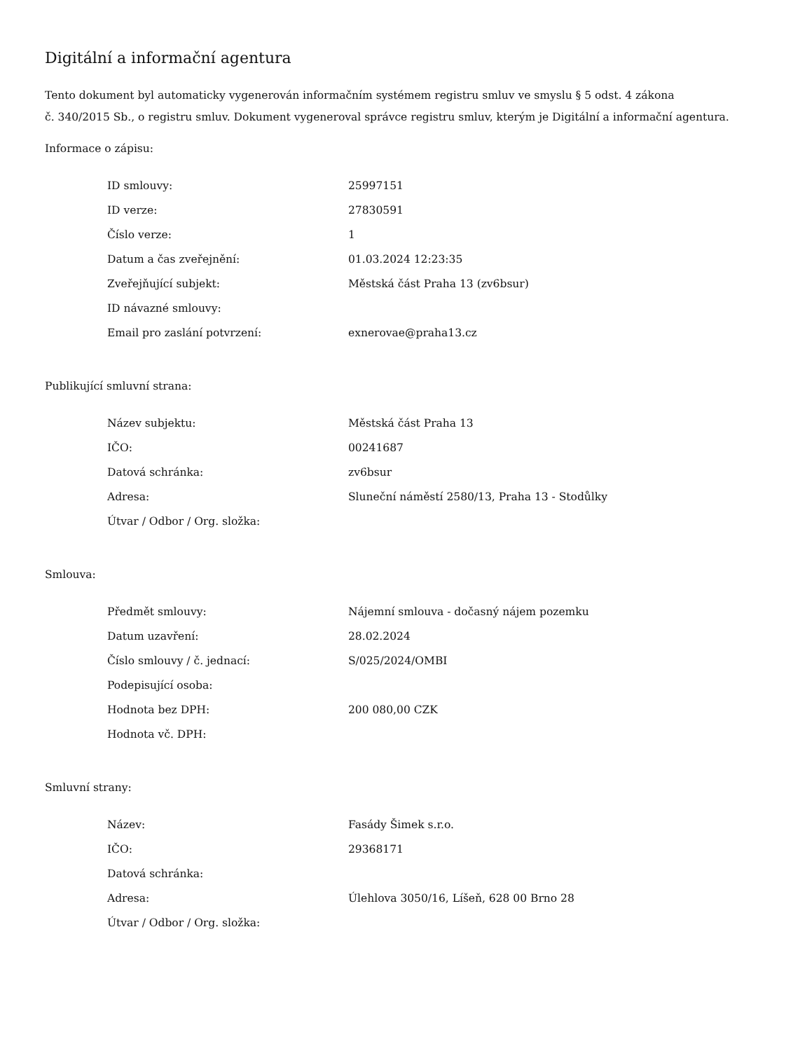Digitální a informační agentura
Tento dokument byl automaticky vygenerován informačním systémem registru smluv ve smyslu § 5 odst. 4 zákona
č. 340/2015 Sb., o registru smluv. Dokument vygeneroval správce registru smluv, kterým je Digitální a informační agentura.
Informace o zápisu:
| ID smlouvy: | 25997151 |
| ID verze: | 27830591 |
| Číslo verze: | 1 |
| Datum a čas zveřejnění: | 01.03.2024 12:23:35 |
| Zveřejňující subjekt: | Městská část Praha 13 (zv6bsur) |
| ID návazné smlouvy: | |
| Email pro zaslání potvrzení: | exnerovae@praha13.cz |
Publikující smluvní strana:
| Název subjektu: | Městská část Praha 13 |
| IČO: | 00241687 |
| Datová schránka: | zv6bsur |
| Adresa: | Sluneční náměstí 2580/13, Praha 13 - Stodůlky |
| Útvar / Odbor / Org. složka: | |
Smlouva:
| Předmět smlouvy: | Nájemní smlouva - dočasný nájem pozemku |
| Datum uzavření: | 28.02.2024 |
| Číslo smlouvy / č. jednací: | S/025/2024/OMBI |
| Podepisující osoba: | |
| Hodnota bez DPH: | 200 080,00 CZK |
| Hodnota vč. DPH: | |
Smluvní strany:
| Název: | Fasády Šimek s.r.o. |
| IČO: | 29368171 |
| Datová schránka: | |
| Adresa: | Úlehlova 3050/16, Líšeň, 628 00 Brno 28 |
| Útvar / Odbor / Org. složka: | |